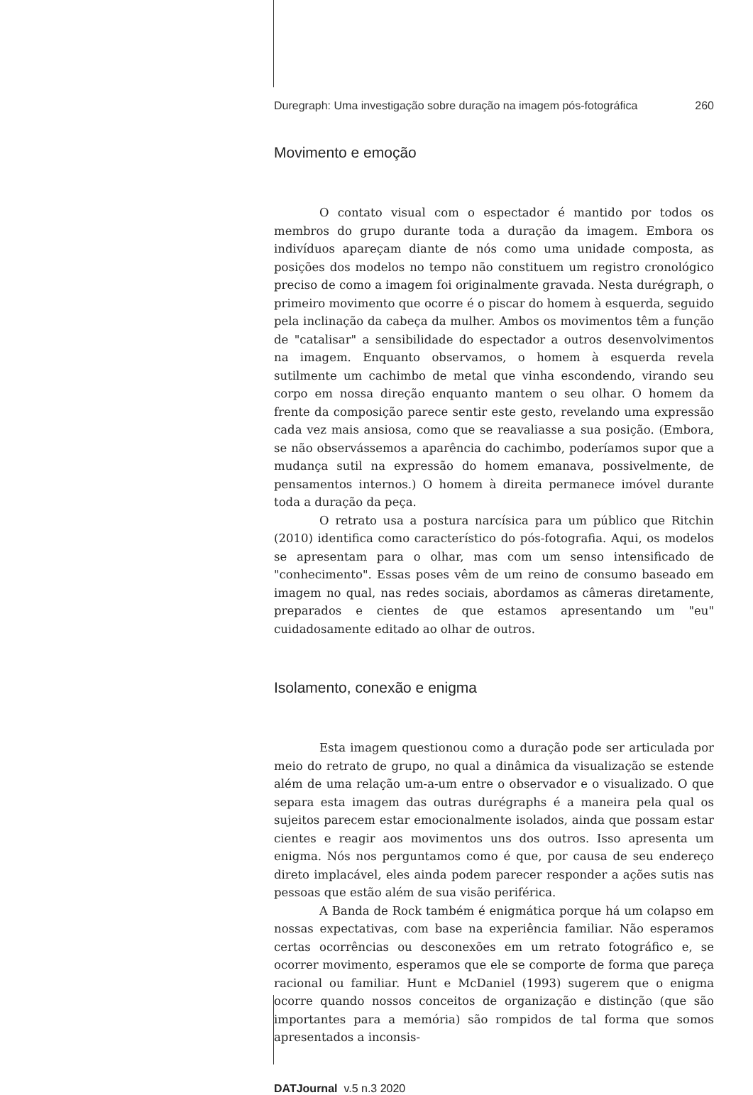Duregraph: Uma investigação sobre duração na imagem pós-fotográfica 260
Movimento e emoção
O contato visual com o espectador é mantido por todos os membros do grupo durante toda a duração da imagem. Embora os indivíduos apareçam diante de nós como uma unidade composta, as posições dos modelos no tempo não constituem um registro cronológico preciso de como a imagem foi originalmente gravada. Nesta durégraph, o primeiro movimento que ocorre é o piscar do homem à esquerda, seguido pela inclinação da cabeça da mulher. Ambos os movimentos têm a função de "catalisar" a sensibilidade do espectador a outros desenvolvimentos na imagem. Enquanto observamos, o homem à esquerda revela sutilmente um cachimbo de metal que vinha escondendo, virando seu corpo em nossa direção enquanto mantem o seu olhar. O homem da frente da composição parece sentir este gesto, revelando uma expressão cada vez mais ansiosa, como que se reavaliasse a sua posição. (Embora, se não observássemos a aparência do cachimbo, poderíamos supor que a mudança sutil na expressão do homem emanava, possivelmente, de pensamentos internos.) O homem à direita permanece imóvel durante toda a duração da peça.
O retrato usa a postura narcísica para um público que Ritchin (2010) identifica como característico do pós-fotografia. Aqui, os modelos se apresentam para o olhar, mas com um senso intensificado de "conhecimento". Essas poses vêm de um reino de consumo baseado em imagem no qual, nas redes sociais, abordamos as câmeras diretamente, preparados e cientes de que estamos apresentando um "eu" cuidadosamente editado ao olhar de outros.
Isolamento, conexão e enigma
Esta imagem questionou como a duração pode ser articulada por meio do retrato de grupo, no qual a dinâmica da visualização se estende além de uma relação um-a-um entre o observador e o visualizado. O que separa esta imagem das outras durégraphs é a maneira pela qual os sujeitos parecem estar emocionalmente isolados, ainda que possam estar cientes e reagir aos movimentos uns dos outros. Isso apresenta um enigma. Nós nos perguntamos como é que, por causa de seu endereço direto implacável, eles ainda podem parecer responder a ações sutis nas pessoas que estão além de sua visão periférica.
A Banda de Rock também é enigmática porque há um colapso em nossas expectativas, com base na experiência familiar. Não esperamos certas ocorrências ou desconexões em um retrato fotográfico e, se ocorrer movimento, esperamos que ele se comporte de forma que pareça racional ou familiar. Hunt e McDaniel (1993) sugerem que o enigma ocorre quando nossos conceitos de organização e distinção (que são importantes para a memória) são rompidos de tal forma que somos apresentados a inconsis-
DATJournal v.5 n.3 2020